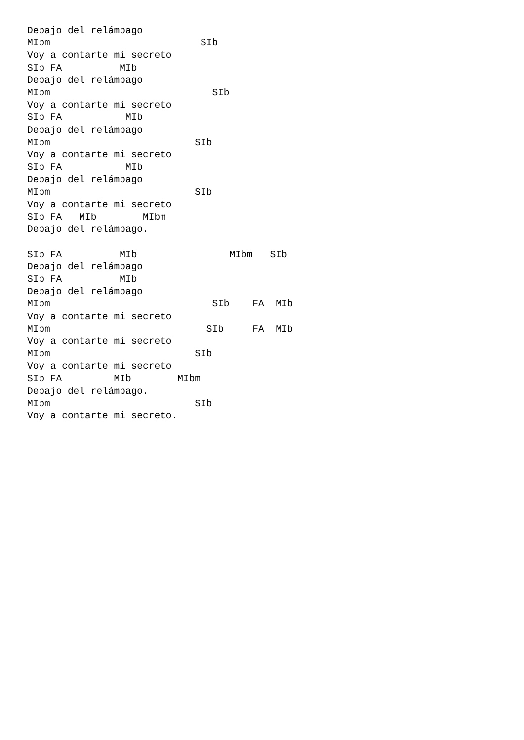Debajo del relámpago
MIbm                          SIb
Voy a contarte mi secreto
SIb FA          MIb
Debajo del relámpago
MIbm                            SIb
Voy a contarte mi secreto
SIb FA           MIb
Debajo del relámpago
MIbm                         SIb
Voy a contarte mi secreto
SIb FA           MIb
Debajo del relámpago
MIbm                         SIb
Voy a contarte mi secreto
SIb FA   MIb        MIbm
Debajo del relámpago.

SIb FA          MIb                MIbm   SIb
Debajo del relámpago
SIb FA          MIb
Debajo del relámpago
MIbm                            SIb    FA  MIb
Voy a contarte mi secreto
MIbm                           SIb     FA  MIb
Voy a contarte mi secreto
MIbm                         SIb
Voy a contarte mi secreto
SIb FA         MIb        MIbm
Debajo del relámpago.
MIbm                         SIb
Voy a contarte mi secreto.